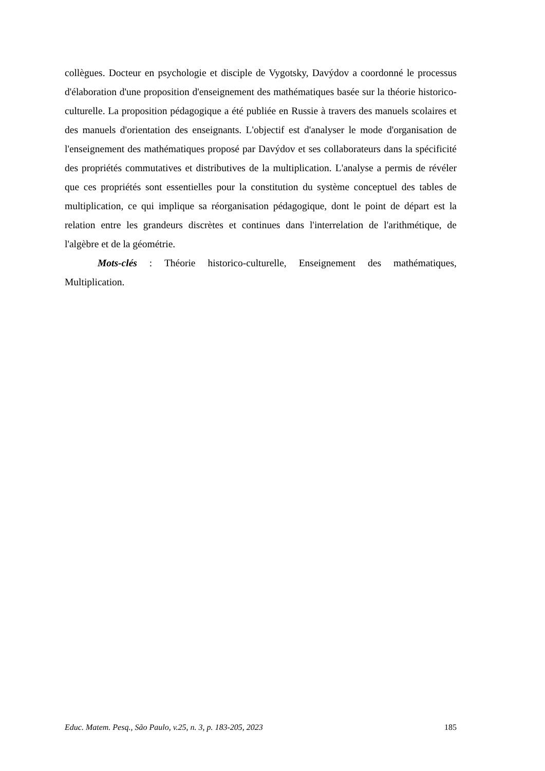collègues. Docteur en psychologie et disciple de Vygotsky, Davýdov a coordonné le processus d'élaboration d'une proposition d'enseignement des mathématiques basée sur la théorie historico-culturelle. La proposition pédagogique a été publiée en Russie à travers des manuels scolaires et des manuels d'orientation des enseignants. L'objectif est d'analyser le mode d'organisation de l'enseignement des mathématiques proposé par Davýdov et ses collaborateurs dans la spécificité des propriétés commutatives et distributives de la multiplication. L'analyse a permis de révéler que ces propriétés sont essentielles pour la constitution du système conceptuel des tables de multiplication, ce qui implique sa réorganisation pédagogique, dont le point de départ est la relation entre les grandeurs discrètes et continues dans l'interrelation de l'arithmétique, de l'algèbre et de la géométrie.
Mots-clés : Théorie historico-culturelle, Enseignement des mathématiques, Multiplication.
Educ. Matem. Pesq., São Paulo, v.25, n. 3, p. 183-205, 2023 185